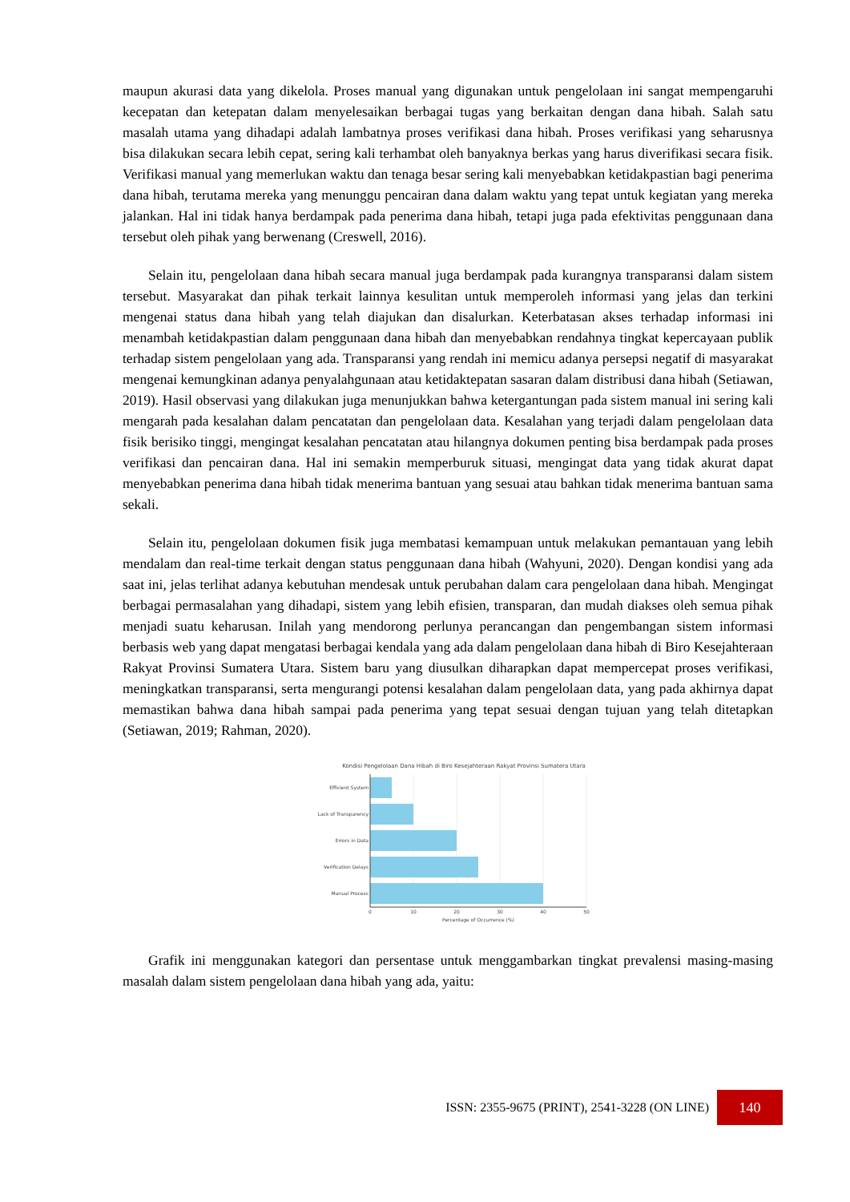maupun akurasi data yang dikelola. Proses manual yang digunakan untuk pengelolaan ini sangat mempengaruhi kecepatan dan ketepatan dalam menyelesaikan berbagai tugas yang berkaitan dengan dana hibah. Salah satu masalah utama yang dihadapi adalah lambatnya proses verifikasi dana hibah. Proses verifikasi yang seharusnya bisa dilakukan secara lebih cepat, sering kali terhambat oleh banyaknya berkas yang harus diverifikasi secara fisik. Verifikasi manual yang memerlukan waktu dan tenaga besar sering kali menyebabkan ketidakpastian bagi penerima dana hibah, terutama mereka yang menunggu pencairan dana dalam waktu yang tepat untuk kegiatan yang mereka jalankan. Hal ini tidak hanya berdampak pada penerima dana hibah, tetapi juga pada efektivitas penggunaan dana tersebut oleh pihak yang berwenang (Creswell, 2016).
Selain itu, pengelolaan dana hibah secara manual juga berdampak pada kurangnya transparansi dalam sistem tersebut. Masyarakat dan pihak terkait lainnya kesulitan untuk memperoleh informasi yang jelas dan terkini mengenai status dana hibah yang telah diajukan dan disalurkan. Keterbatasan akses terhadap informasi ini menambah ketidakpastian dalam penggunaan dana hibah dan menyebabkan rendahnya tingkat kepercayaan publik terhadap sistem pengelolaan yang ada. Transparansi yang rendah ini memicu adanya persepsi negatif di masyarakat mengenai kemungkinan adanya penyalahgunaan atau ketidaktepatan sasaran dalam distribusi dana hibah (Setiawan, 2019). Hasil observasi yang dilakukan juga menunjukkan bahwa ketergantungan pada sistem manual ini sering kali mengarah pada kesalahan dalam pencatatan dan pengelolaan data. Kesalahan yang terjadi dalam pengelolaan data fisik berisiko tinggi, mengingat kesalahan pencatatan atau hilangnya dokumen penting bisa berdampak pada proses verifikasi dan pencairan dana. Hal ini semakin memperburuk situasi, mengingat data yang tidak akurat dapat menyebabkan penerima dana hibah tidak menerima bantuan yang sesuai atau bahkan tidak menerima bantuan sama sekali.
Selain itu, pengelolaan dokumen fisik juga membatasi kemampuan untuk melakukan pemantauan yang lebih mendalam dan real-time terkait dengan status penggunaan dana hibah (Wahyuni, 2020). Dengan kondisi yang ada saat ini, jelas terlihat adanya kebutuhan mendesak untuk perubahan dalam cara pengelolaan dana hibah. Mengingat berbagai permasalahan yang dihadapi, sistem yang lebih efisien, transparan, dan mudah diakses oleh semua pihak menjadi suatu keharusan. Inilah yang mendorong perlunya perancangan dan pengembangan sistem informasi berbasis web yang dapat mengatasi berbagai kendala yang ada dalam pengelolaan dana hibah di Biro Kesejahteraan Rakyat Provinsi Sumatera Utara. Sistem baru yang diusulkan diharapkan dapat mempercepat proses verifikasi, meningkatkan transparansi, serta mengurangi potensi kesalahan dalam pengelolaan data, yang pada akhirnya dapat memastikan bahwa dana hibah sampai pada penerima yang tepat sesuai dengan tujuan yang telah ditetapkan (Setiawan, 2019; Rahman, 2020).
Kondisi Pengelolaan Dana Hibah di Biro Kesejahteraan Rakyat Provinsi Sumatera Utara
Efficient System
Lack of Transparency
Errors in Data
Verification Delays
Manual Process
0
10
20
30
40
50
Percentage of Occurrence (%)
Grafik ini menggunakan kategori dan persentase untuk menggambarkan tingkat prevalensi masing-masing masalah dalam sistem pengelolaan dana hibah yang ada, yaitu:
ISSN: 2355-9675 (PRINT), 2541-3228 (ON LINE) 140